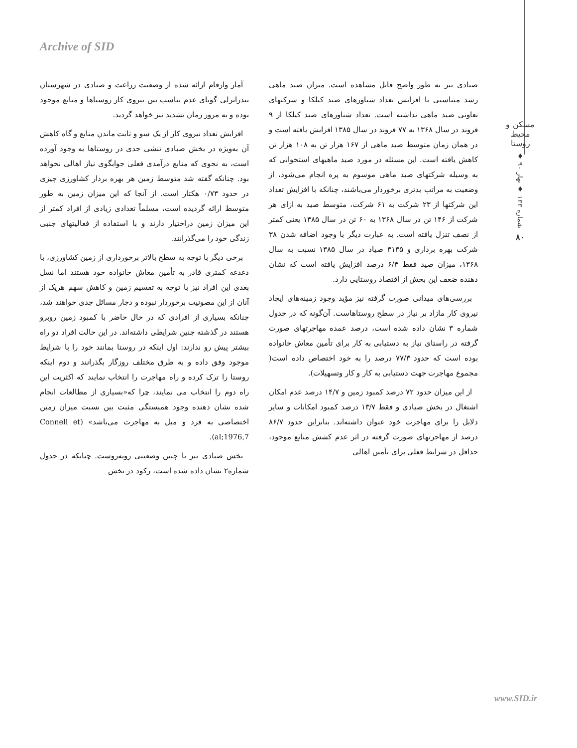Archive of SID
مسکن و محیط روستا
شماره ۱۳۳ ♦ بهار ۹۰ ♦
۸۰
آمار وارقام ارائه شده از وضعیت زراعت و صیادی در شهرستان بندرانزلی گویای عدم تناسب بین نیروی کار روستاها و منابع موجود بوده و به مرور زمان تشدید نیز خواهد گردید.
افزایش تعداد نیروی کار از یک سو و ثابت ماندن منابع و گاه کاهش آن به‌ویژه در بخش صیادی تنشی جدی در روستاها به وجود آورده است، به نحوی که منابع درآمدی فعلی جوابگوی نیاز اهالی نخواهد بود. چنانکه گفته شد متوسط زمین هر بهره بردار کشاورزی چیزی در حدود ۰/۷۳ هکتار است. از آنجا که این میزان زمین به طور متوسط ارائه گردیده است، مسلماً تعدادی زیادی از افراد کمتر از این میزان زمین دراختیار دارند و با استفاده از فعالیتهای جنبی زندگی خود را می‌گذرانند.
برخی دیگر با توجه به سطح بالاتر برخورداری از زمین کشاورزی، با دغدغه کمتری قادر به تأمین معاش خانواده خود هستند اما نسل بعدی این افراد نیز با توجه به تقسیم زمین و کاهش سهم هریک از آنان از این مصونیت برخوردار نبوده و دچار مسائل جدی خواهند شد، چنانکه بسیاری از افرادی که در حال حاضر با کمبود زمین روبرو هستند در گذشته چنین شرایطی داشته‌اند. در این حالت افراد دو راه بیشتر پیش رو ندارند: اول اینکه در روستا بمانند خود را با شرایط موجود وفق داده و به طرق مختلف روزگار بگذرانند و دوم اینکه روستا را ترک کرده و راه مهاجرت را انتخاب نمایند که اکثریت این راه دوم را انتخاب می نمایند، چرا که«بسیاری از مطالعات انجام شده نشان دهنده وجود همبستگی مثبت بین نسبت میزان زمین اختصاصی به فرد و میل به مهاجرت می‌باشد» (Connell et al;1976,7).
بخش صیادی نیز با چنین وضعیتی روبه‌روست. چنانکه در جدول شماره۲ نشان داده شده است، رکود در بخش
صیادی نیز به طور واضح قابل مشاهده است. میزان صید ماهی رشد متناسبی با افزایش تعداد شناورهای صید کیلکا و شرکتهای تعاونی صید ماهی نداشته است. تعداد شناورهای صید کیلکا از ۹ فروند در سال ۱۳۶۸ به ۷۷ فروند در سال ۱۳۸۵ افزایش یافته است و در همان زمان متوسط صید ماهی از ۱۶۷ هزار تن به ۱۰۸ هزار تن کاهش یافته است. این مسئله در مورد صید ماهیهای استخوانی که به وسیله شرکتهای صید ماهی موسوم به پره انجام می‌شود، از وضعیت به مراتب بدتری برخوردار می‌باشند، چنانکه با افزایش تعداد این شرکتها از ۲۳ شرکت به ۶۱ شرکت، متوسط صید به ازای هر شرکت از ۱۴۶ تن در سال ۱۳۶۸ به ۶۰ تن در سال ۱۳۸۵ یعنی کمتر از نصف تنزل یافته است. به عبارت دیگر با وجود اضافه شدن ۳۸ شرکت بهره برداری و ۳۱۳۵ صیاد در سال ۱۳۸۵ نسبت به سال ۱۳۶۸، میزان صید فقط ۶/۴ درصد افزایش یافته است که نشان دهنده ضعف این بخش از اقتصاد روستایی دارد.
بررسی‌های میدانی صورت گرفته نیز مؤید وجود زمینه‌های ایجاد نیروی کار مازاد بر نیاز در سطح روستاهاست. آن‌گونه که در جدول شماره ۳ نشان داده شده است، درصد عمده مهاجرتهای صورت گرفته در راستای نیاز به دستیابی به کار برای تأمین معاش خانواده بوده است که حدود ۷۷/۳ درصد را به خود اختصاص داده است( مجموع مهاجرت جهت دستیابی به کار و کار وتسهیلات).
از این میزان حدود ۷۲ درصد کمبود زمین و ۱۴/۷ درصد عدم امکان اشتغال در بخش صیادی و فقط ۱۳/۷ درصد کمبود امکانات و سایر دلایل را برای مهاجرت خود عنوان داشته‌اند. بنابراین حدود ۸۶/۷ درصد از مهاجرتهای صورت گرفته در اثر عدم کشش منابع موجود، حداقل در شرایط فعلی برای تأمین اهالی
www.SID.ir